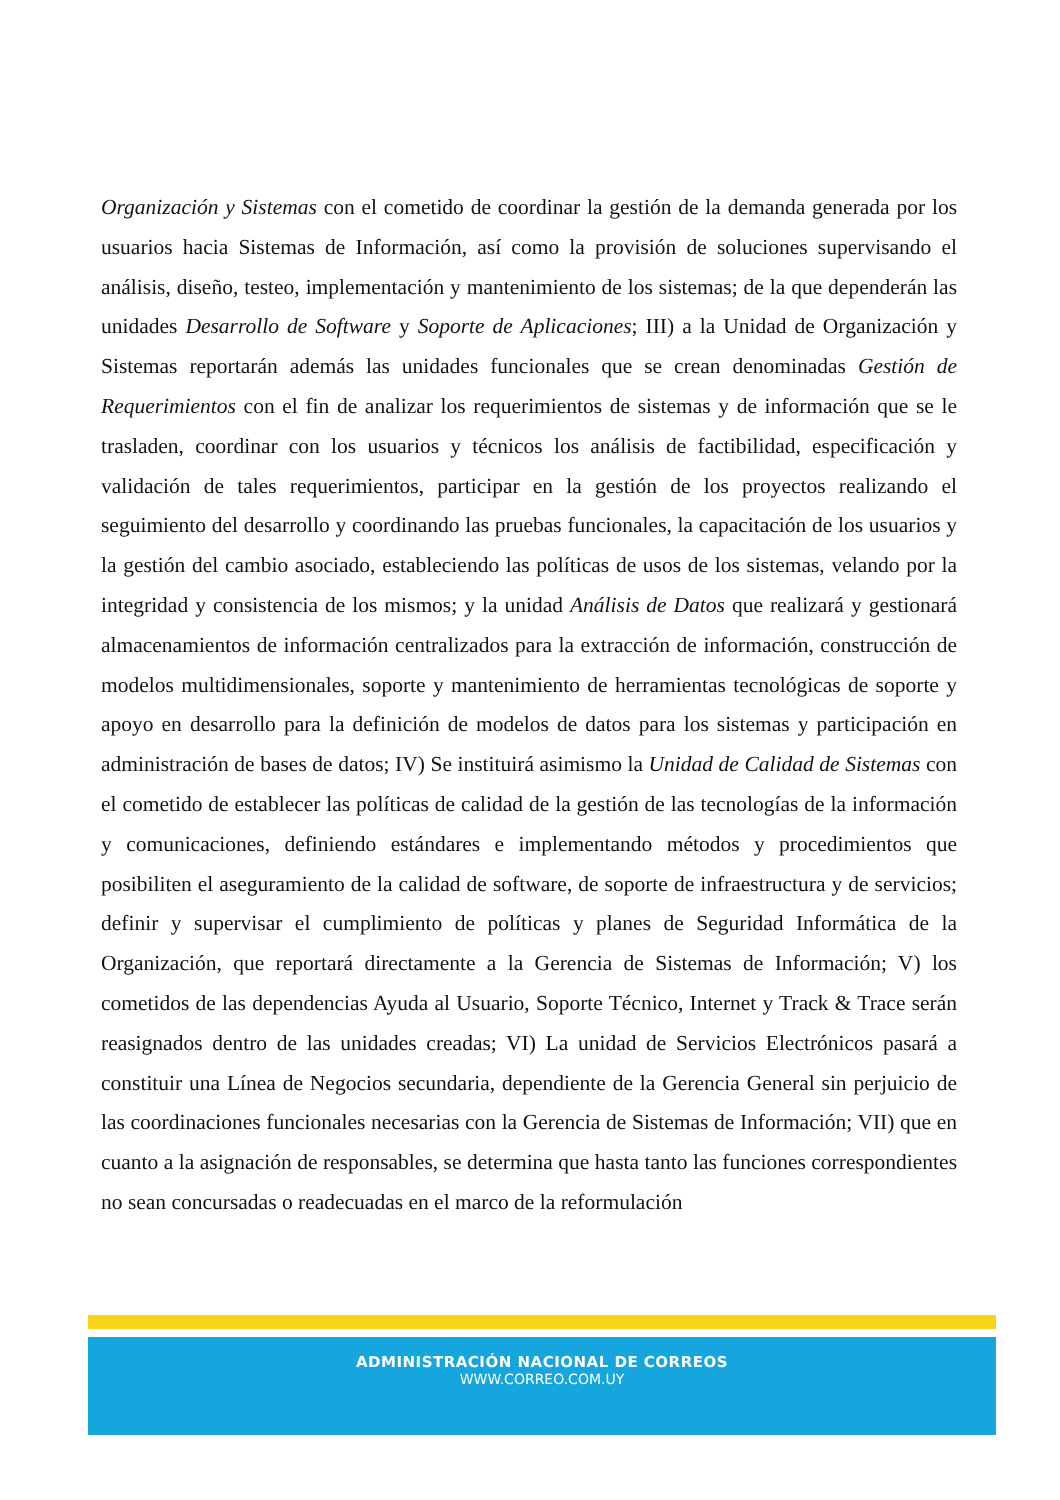Organización y Sistemas con el cometido de coordinar la gestión de la demanda generada por los usuarios hacia Sistemas de Información, así como la provisión de soluciones supervisando el análisis, diseño, testeo, implementación y mantenimiento de los sistemas; de la que dependerán las unidades Desarrollo de Software y Soporte de Aplicaciones; III) a la Unidad de Organización y Sistemas reportarán además las unidades funcionales que se crean denominadas Gestión de Requerimientos con el fin de analizar los requerimientos de sistemas y de información que se le trasladen, coordinar con los usuarios y técnicos los análisis de factibilidad, especificación y validación de tales requerimientos, participar en la gestión de los proyectos realizando el seguimiento del desarrollo y coordinando las pruebas funcionales, la capacitación de los usuarios y la gestión del cambio asociado, estableciendo las políticas de usos de los sistemas, velando por la integridad y consistencia de los mismos; y la unidad Análisis de Datos que realizará y gestionará almacenamientos de información centralizados para la extracción de información, construcción de modelos multidimensionales, soporte y mantenimiento de herramientas tecnológicas de soporte y apoyo en desarrollo para la definición de modelos de datos para los sistemas y participación en administración de bases de datos; IV) Se instituirá asimismo la Unidad de Calidad de Sistemas con el cometido de establecer las políticas de calidad de la gestión de las tecnologías de la información y comunicaciones, definiendo estándares e implementando métodos y procedimientos que posibiliten el aseguramiento de la calidad de software, de soporte de infraestructura y de servicios; definir y supervisar el cumplimiento de políticas y planes de Seguridad Informática de la Organización, que reportará directamente a la Gerencia de Sistemas de Información; V) los cometidos de las dependencias Ayuda al Usuario, Soporte Técnico, Internet y Track & Trace serán reasignados dentro de las unidades creadas; VI) La unidad de Servicios Electrónicos pasará a constituir una Línea de Negocios secundaria, dependiente de la Gerencia General sin perjuicio de las coordinaciones funcionales necesarias con la Gerencia de Sistemas de Información; VII) que en cuanto a la asignación de responsables, se determina que hasta tanto las funciones correspondientes no sean concursadas o readecuadas en el marco de la reformulación
ADMINISTRACIÓN NACIONAL DE CORREOS
WWW.CORREO.COM.UY